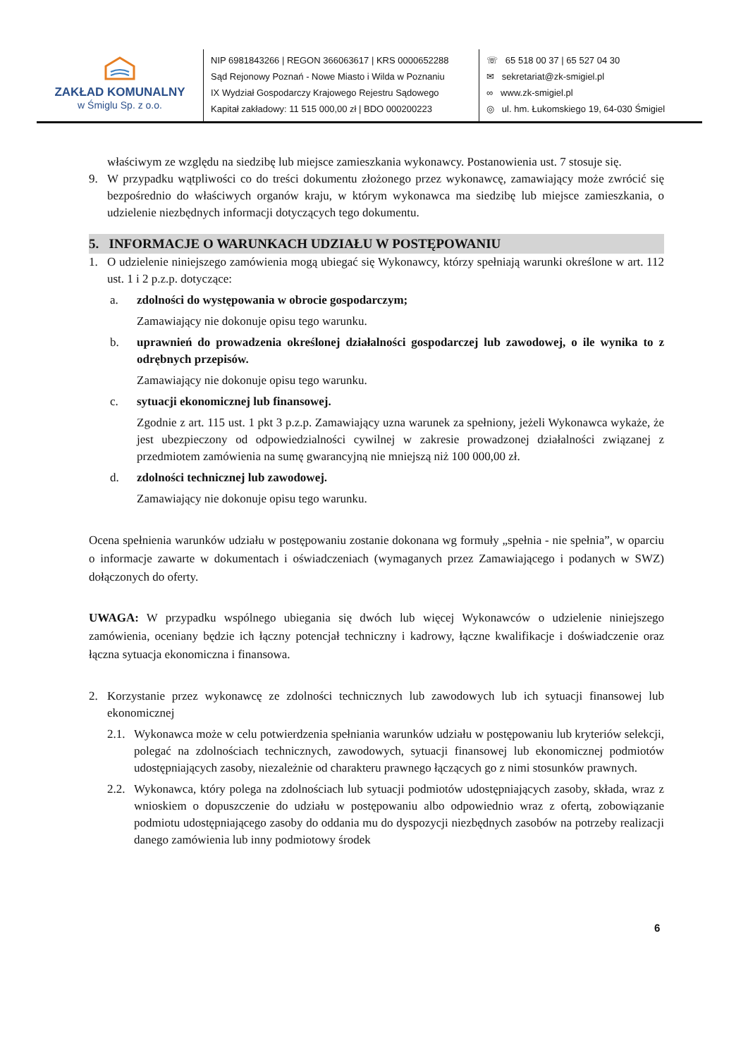ZAKŁAD KOMUNALNY
w Śmiglu Sp. z o.o.
NIP 6981843266 | REGON 366063617 | KRS 0000652288
Sąd Rejonowy Poznań - Nowe Miasto i Wilda w Poznaniu
IX Wydział Gospodarczy Krajowego Rejestru Sądowego
Kapitał zakładowy: 11 515 000,00 zł | BDO 000200223
☏ 65 518 00 37 | 65 527 04 30
✉ sekretariat@zk-smigiel.pl
∞ www.zk-smigiel.pl
◎ ul. hm. Łukomskiego 19, 64-030 Śmigiel
właściwym ze względu na siedzibę lub miejsce zamieszkania wykonawcy. Postanowienia ust. 7 stosuje się.
9. W przypadku wątpliwości co do treści dokumentu złożonego przez wykonawcę, zamawiający może zwrócić się bezpośrednio do właściwych organów kraju, w którym wykonawca ma siedzibę lub miejsce zamieszkania, o udzielenie niezbędnych informacji dotyczących tego dokumentu.
5. INFORMACJE O WARUNKACH UDZIAŁU W POSTĘPOWANIU
1. O udzielenie niniejszego zamówienia mogą ubiegać się Wykonawcy, którzy spełniają warunki określone w art. 112 ust. 1 i 2 p.z.p. dotyczące:
a. zdolności do występowania w obrocie gospodarczym;
Zamawiający nie dokonuje opisu tego warunku.
b. uprawnień do prowadzenia określonej działalności gospodarczej lub zawodowej, o ile wynika to z odrębnych przepisów.
Zamawiający nie dokonuje opisu tego warunku.
c. sytuacji ekonomicznej lub finansowej.
Zgodnie z art. 115 ust. 1 pkt 3 p.z.p. Zamawiający uzna warunek za spełniony, jeżeli Wykonawca wykaże, że jest ubezpieczony od odpowiedzialności cywilnej w zakresie prowadzonej działalności związanej z przedmiotem zamówienia na sumę gwarancyjną nie mniejszą niż 100 000,00 zł.
d. zdolności technicznej lub zawodowej.
Zamawiający nie dokonuje opisu tego warunku.
Ocena spełnienia warunków udziału w postępowaniu zostanie dokonana wg formuły „spełnia - nie spełnia”, w oparciu o informacje zawarte w dokumentach i oświadczeniach (wymaganych przez Zamawiającego i podanych w SWZ) dołączonych do oferty.
UWAGA: W przypadku wspólnego ubiegania się dwóch lub więcej Wykonawców o udzielenie niniejszego zamówienia, oceniany będzie ich łączny potencjał techniczny i kadrowy, łączne kwalifikacje i doświadczenie oraz łączna sytuacja ekonomiczna i finansowa.
2. Korzystanie przez wykonawcę ze zdolności technicznych lub zawodowych lub ich sytuacji finansowej lub ekonomicznej
2.1. Wykonawca może w celu potwierdzenia spełniania warunków udziału w postępowaniu lub kryteriów selekcji, polegać na zdolnościach technicznych, zawodowych, sytuacji finansowej lub ekonomicznej podmiotów udostępniających zasoby, niezależnie od charakteru prawnego łączących go z nimi stosunków prawnych.
2.2. Wykonawca, który polega na zdolnościach lub sytuacji podmiotów udostępniających zasoby, składa, wraz z wnioskiem o dopuszczenie do udziału w postępowaniu albo odpowiednio wraz z ofertą, zobowiązanie podmiotu udostępniającego zasoby do oddania mu do dyspozycji niezbędnych zasobów na potrzeby realizacji danego zamówienia lub inny podmiotowy środek
6